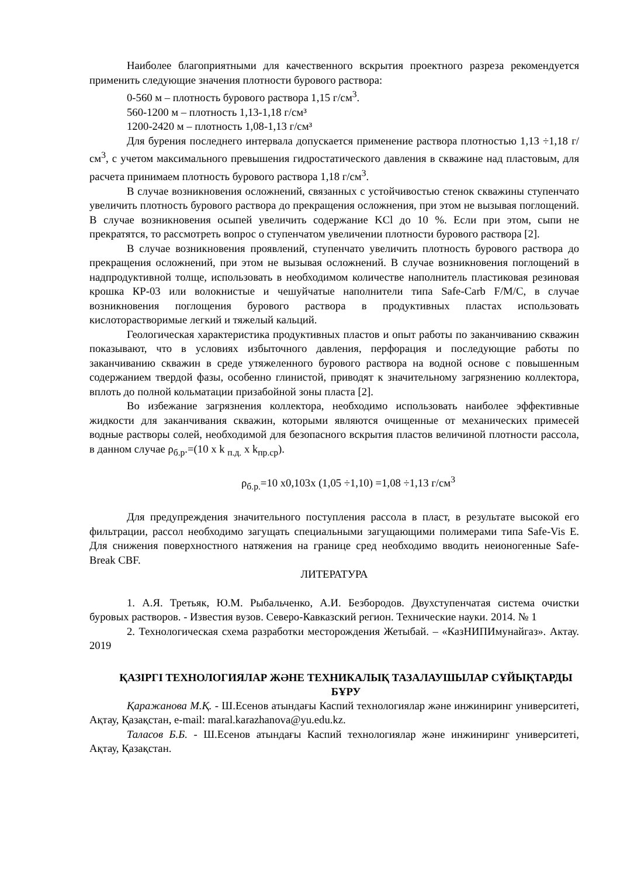Наиболее благоприятными для качественного вскрытия проектного разреза рекомендуется применить следующие значения плотности бурового раствора:
0-560 м – плотность бурового раствора 1,15 г/см<sup>3</sup>.
560-1200 м – плотность 1,13-1,18 г/см³
1200-2420 м – плотность 1,08-1,13 г/см³
Для бурения последнего интервала допускается применение раствора плотностью 1,13 ÷1,18 г/см<sup>3</sup>, с учетом максимального превышения гидростатического давления в скважине над пластовым, для расчета принимаем плотность бурового раствора 1,18 г/см<sup>3</sup>.
В случае возникновения осложнений, связанных с устойчивостью стенок скважины ступенчато увеличить плотность бурового раствора до прекращения осложнения, при этом не вызывая поглощений. В случае возникновения осыпей увеличить содержание KCl до 10 %. Если при этом, сыпи не прекратятся, то рассмотреть вопрос о ступенчатом увеличении плотности бурового раствора [2].
В случае возникновения проявлений, ступенчато увеличить плотность бурового раствора до прекращения осложнений, при этом не вызывая осложнений. В случае возникновения поглощений в надпродуктивной толще, использовать в необходимом количестве наполнитель пластиковая резиновая крошка КР-03 или волокнистые и чешуйчатые наполнители типа Safe-Carb F/M/C, в случае возникновения поглощения бурового раствора в продуктивных пластах использовать кислоторастворимые легкий и тяжелый кальций.
Геологическая характеристика продуктивных пластов и опыт работы по заканчиванию скважин показывают, что в условиях избыточного давления, перфорация и последующие работы по заканчиванию скважин в среде утяжеленного бурового раствора на водной основе с повышенным содержанием твердой фазы, особенно глинистой, приводят к значительному загрязнению коллектора, вплоть до полной кольматации призабойной зоны пласта [2].
Во избежание загрязнения коллектора, необходимо использовать наиболее эффективные жидкости для заканчивания скважин, которыми являются очищенные от механических примесей водные растворы солей, необходимой для безопасного вскрытия пластов величиной плотности рассола, в данном случае ρ<sub>б.р</sub>.=(10 x k <sub>п.д.</sub> x k<sub>пр.ср</sub>).
ρ<sub>б.р.</sub>=10 x0,103x (1,05 ÷1,10) =1,08 ÷1,13 г/см<sup>3</sup>
Для предупреждения значительного поступления рассола в пласт, в результате высокой его фильтрации, рассол необходимо загущать специальными загущающими полимерами типа Safe-Vis E. Для снижения поверхностного натяжения на границе сред необходимо вводить неионогенные Safe-Break CBF.
ЛИТЕРАТУРА
1. А.Я. Третьяк, Ю.М. Рыбальченко, А.И. Безбородов. Двухступенчатая система очистки буровых растворов. - Известия вузов. Северо-Кавказский регион. Технические науки. 2014. № 1
2. Технологическая схема разработки месторождения Жетыбай. – «КазНИПИмунайгаз». Актау. 2019
ҚАЗІРГІ ТЕХНОЛОГИЯЛАР ЖӘНЕ ТЕХНИКАЛЫҚ ТАЗАЛАУШЫЛАР СҰЙЫҚТАРДЫ БҰРУ
Қаражанова М.Қ. - Ш.Есенов атындағы Каспий технологиялар және инжиниринг университеті, Ақтау, Қазақстан, e-mail: maral.karazhanova@yu.edu.kz.
Таласов Б.Б. - Ш.Есенов атындағы Каспий технологиялар және инжиниринг университеті, Ақтау, Қазақстан.